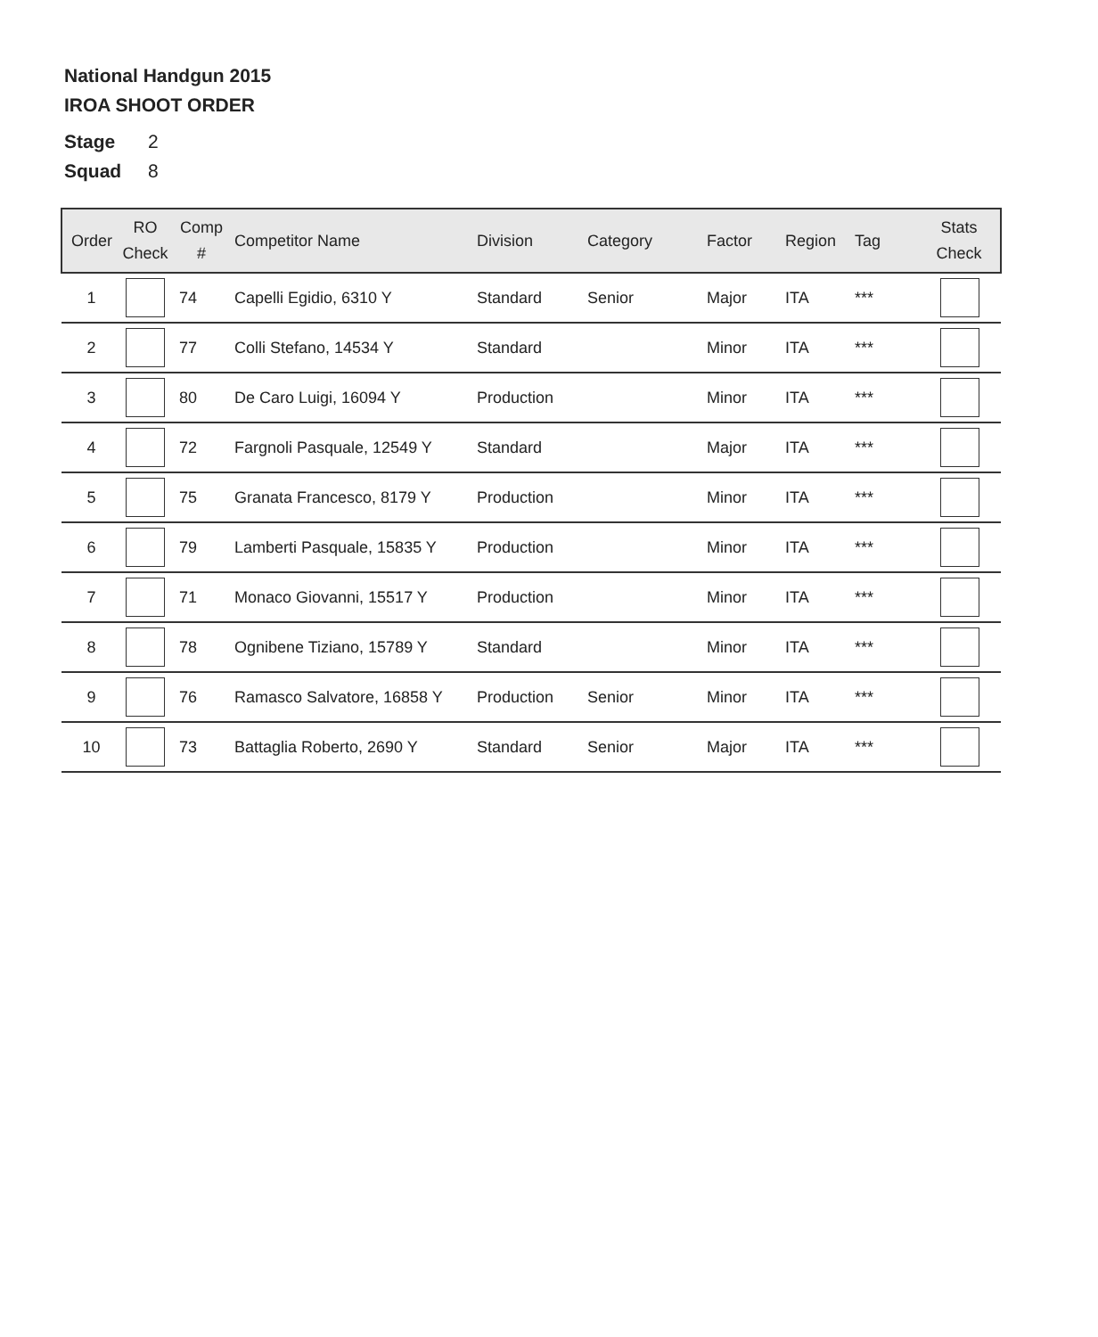National Handgun 2015
IROA SHOOT ORDER
Stage 2
Squad 8
| Order | RO Check | Comp # | Competitor Name | Division | Category | Factor | Region | Tag | Stats Check |
| --- | --- | --- | --- | --- | --- | --- | --- | --- | --- |
| 1 | | 74 | Capelli Egidio, 6310 Y | Standard | Senior | Major | ITA | *** | |
| 2 | | 77 | Colli Stefano, 14534 Y | Standard | | Minor | ITA | *** | |
| 3 | | 80 | De Caro Luigi, 16094 Y | Production | | Minor | ITA | *** | |
| 4 | | 72 | Fargnoli Pasquale, 12549 Y | Standard | | Major | ITA | *** | |
| 5 | | 75 | Granata Francesco, 8179 Y | Production | | Minor | ITA | *** | |
| 6 | | 79 | Lamberti Pasquale, 15835 Y | Production | | Minor | ITA | *** | |
| 7 | | 71 | Monaco Giovanni, 15517 Y | Production | | Minor | ITA | *** | |
| 8 | | 78 | Ognibene Tiziano, 15789 Y | Standard | | Minor | ITA | *** | |
| 9 | | 76 | Ramasco Salvatore, 16858 Y | Production | Senior | Minor | ITA | *** | |
| 10 | | 73 | Battaglia Roberto, 2690 Y | Standard | Senior | Major | ITA | *** | |